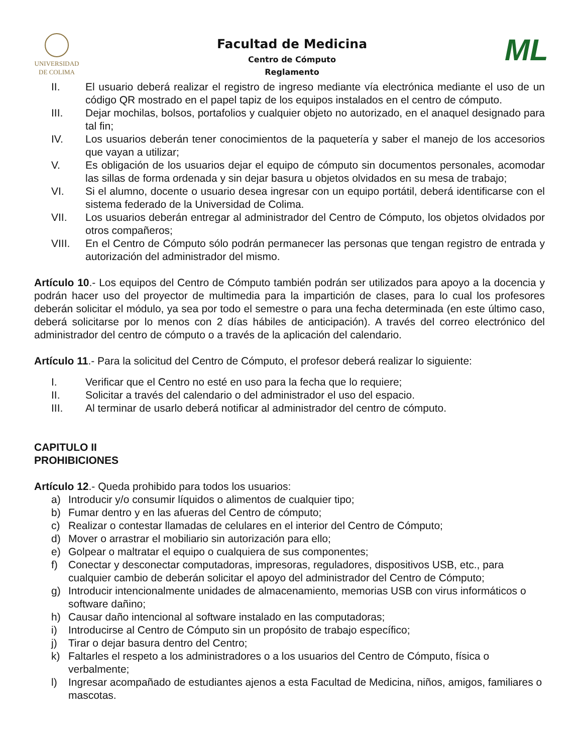UNIVERSIDAD
DE COLIMA
Facultad de Medicina
Centro de Cómputo
Reglamento
ML
II. El usuario deberá realizar el registro de ingreso mediante vía electrónica mediante el uso de un código QR mostrado en el papel tapiz de los equipos instalados en el centro de cómputo.
III. Dejar mochilas, bolsos, portafolios y cualquier objeto no autorizado, en el anaquel designado para tal fin;
IV. Los usuarios deberán tener conocimientos de la paquetería y saber el manejo de los accesorios que vayan a utilizar;
V. Es obligación de los usuarios dejar el equipo de cómputo sin documentos personales, acomodar las sillas de forma ordenada y sin dejar basura u objetos olvidados en su mesa de trabajo;
VI. Si el alumno, docente o usuario desea ingresar con un equipo portátil, deberá identificarse con el sistema federado de la Universidad de Colima.
VII. Los usuarios deberán entregar al administrador del Centro de Cómputo, los objetos olvidados por otros compañeros;
VIII. En el Centro de Cómputo sólo podrán permanecer las personas que tengan registro de entrada y autorización del administrador del mismo.
Artículo 10.- Los equipos del Centro de Cómputo también podrán ser utilizados para apoyo a la docencia y podrán hacer uso del proyector de multimedia para la impartición de clases, para lo cual los profesores deberán solicitar el módulo, ya sea por todo el semestre o para una fecha determinada (en este último caso, deberá solicitarse por lo menos con 2 días hábiles de anticipación). A través del correo electrónico del administrador del centro de cómputo o a través de la aplicación del calendario.
Artículo 11.- Para la solicitud del Centro de Cómputo, el profesor deberá realizar lo siguiente:
I. Verificar que el Centro no esté en uso para la fecha que lo requiere;
II. Solicitar a través del calendario o del administrador el uso del espacio.
III. Al terminar de usarlo deberá notificar al administrador del centro de cómputo.
CAPITULO II
PROHIBICIONES
Artículo 12.- Queda prohibido para todos los usuarios:
a) Introducir y/o consumir líquidos o alimentos de cualquier tipo;
b) Fumar dentro y en las afueras del Centro de cómputo;
c) Realizar o contestar llamadas de celulares en el interior del Centro de Cómputo;
d) Mover o arrastrar el mobiliario sin autorización para ello;
e) Golpear o maltratar el equipo o cualquiera de sus componentes;
f) Conectar y desconectar computadoras, impresoras, reguladores, dispositivos USB, etc., para cualquier cambio de deberán solicitar el apoyo del administrador del Centro de Cómputo;
g) Introducir intencionalmente unidades de almacenamiento, memorias USB con virus informáticos o software dañino;
h) Causar daño intencional al software instalado en las computadoras;
i) Introducirse al Centro de Cómputo sin un propósito de trabajo específico;
j) Tirar o dejar basura dentro del Centro;
k) Faltarles el respeto a los administradores o a los usuarios del Centro de Cómputo, física o verbalmente;
l) Ingresar acompañado de estudiantes ajenos a esta Facultad de Medicina, niños, amigos, familiares o mascotas.